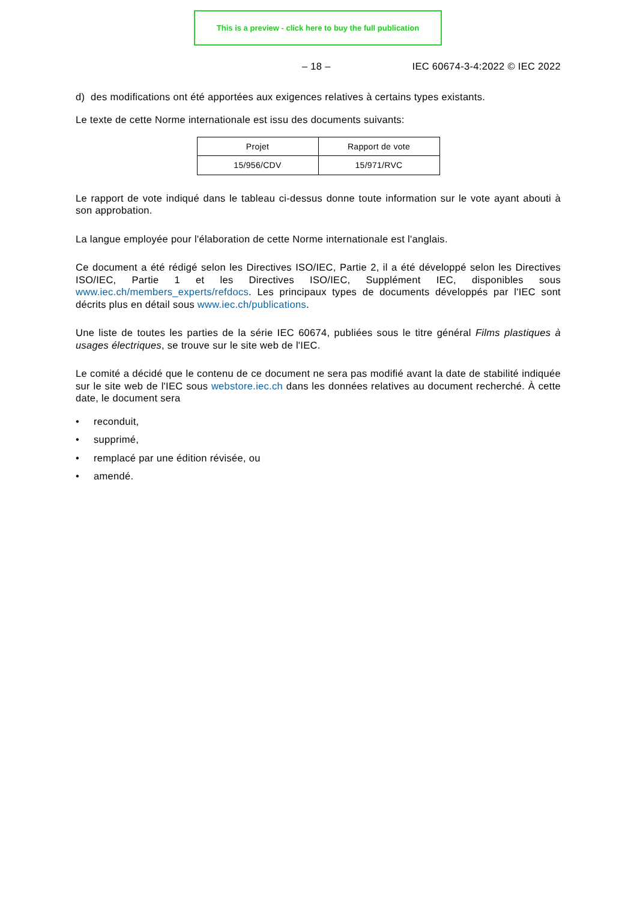This is a preview - click here to buy the full publication
– 18 – IEC 60674-3-4:2022 © IEC 2022
d) des modifications ont été apportées aux exigences relatives à certains types existants.
Le texte de cette Norme internationale est issu des documents suivants:
| Projet | Rapport de vote |
| --- | --- |
| 15/956/CDV | 15/971/RVC |
Le rapport de vote indiqué dans le tableau ci-dessus donne toute information sur le vote ayant abouti à son approbation.
La langue employée pour l'élaboration de cette Norme internationale est l'anglais.
Ce document a été rédigé selon les Directives ISO/IEC, Partie 2, il a été développé selon les Directives ISO/IEC, Partie 1 et les Directives ISO/IEC, Supplément IEC, disponibles sous www.iec.ch/members_experts/refdocs. Les principaux types de documents développés par l'IEC sont décrits plus en détail sous www.iec.ch/publications.
Une liste de toutes les parties de la série IEC 60674, publiées sous le titre général Films plastiques à usages électriques, se trouve sur le site web de l'IEC.
Le comité a décidé que le contenu de ce document ne sera pas modifié avant la date de stabilité indiquée sur le site web de l'IEC sous webstore.iec.ch dans les données relatives au document recherché. À cette date, le document sera
• reconduit,
• supprimé,
• remplacé par une édition révisée, ou
• amendé.